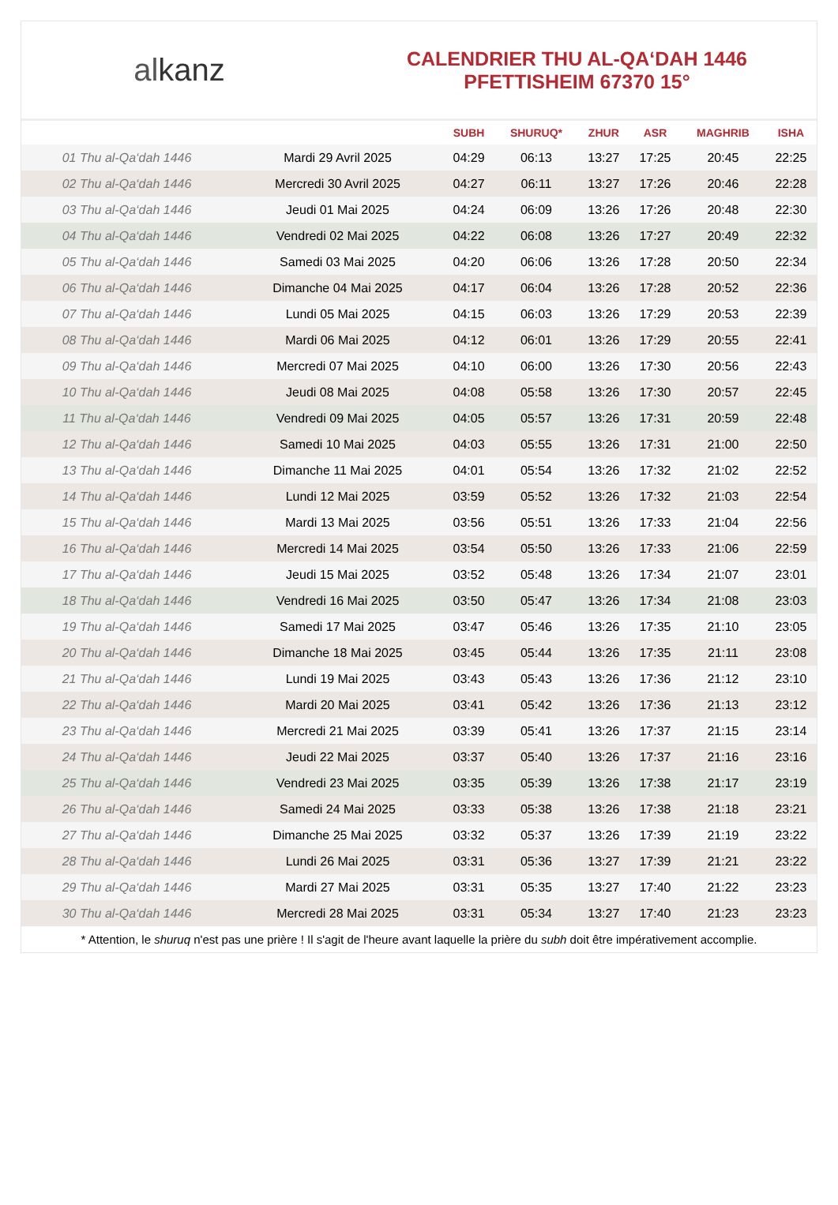alkanz
CALENDRIER THU AL-QA‘DAH 1446
PFETTISHEIM 67370 15°
| | | SUBH | SHURUQ* | ZHUR | ASR | MAGHRIB | ISHA |
| --- | --- | --- | --- | --- | --- | --- | --- |
| 01 Thu al-Qa‘dah 1446 | Mardi 29 Avril 2025 | 04:29 | 06:13 | 13:27 | 17:25 | 20:45 | 22:25 |
| 02 Thu al-Qa‘dah 1446 | Mercredi 30 Avril 2025 | 04:27 | 06:11 | 13:27 | 17:26 | 20:46 | 22:28 |
| 03 Thu al-Qa‘dah 1446 | Jeudi 01 Mai 2025 | 04:24 | 06:09 | 13:26 | 17:26 | 20:48 | 22:30 |
| 04 Thu al-Qa‘dah 1446 | Vendredi 02 Mai 2025 | 04:22 | 06:08 | 13:26 | 17:27 | 20:49 | 22:32 |
| 05 Thu al-Qa‘dah 1446 | Samedi 03 Mai 2025 | 04:20 | 06:06 | 13:26 | 17:28 | 20:50 | 22:34 |
| 06 Thu al-Qa‘dah 1446 | Dimanche 04 Mai 2025 | 04:17 | 06:04 | 13:26 | 17:28 | 20:52 | 22:36 |
| 07 Thu al-Qa‘dah 1446 | Lundi 05 Mai 2025 | 04:15 | 06:03 | 13:26 | 17:29 | 20:53 | 22:39 |
| 08 Thu al-Qa‘dah 1446 | Mardi 06 Mai 2025 | 04:12 | 06:01 | 13:26 | 17:29 | 20:55 | 22:41 |
| 09 Thu al-Qa‘dah 1446 | Mercredi 07 Mai 2025 | 04:10 | 06:00 | 13:26 | 17:30 | 20:56 | 22:43 |
| 10 Thu al-Qa‘dah 1446 | Jeudi 08 Mai 2025 | 04:08 | 05:58 | 13:26 | 17:30 | 20:57 | 22:45 |
| 11 Thu al-Qa‘dah 1446 | Vendredi 09 Mai 2025 | 04:05 | 05:57 | 13:26 | 17:31 | 20:59 | 22:48 |
| 12 Thu al-Qa‘dah 1446 | Samedi 10 Mai 2025 | 04:03 | 05:55 | 13:26 | 17:31 | 21:00 | 22:50 |
| 13 Thu al-Qa‘dah 1446 | Dimanche 11 Mai 2025 | 04:01 | 05:54 | 13:26 | 17:32 | 21:02 | 22:52 |
| 14 Thu al-Qa‘dah 1446 | Lundi 12 Mai 2025 | 03:59 | 05:52 | 13:26 | 17:32 | 21:03 | 22:54 |
| 15 Thu al-Qa‘dah 1446 | Mardi 13 Mai 2025 | 03:56 | 05:51 | 13:26 | 17:33 | 21:04 | 22:56 |
| 16 Thu al-Qa‘dah 1446 | Mercredi 14 Mai 2025 | 03:54 | 05:50 | 13:26 | 17:33 | 21:06 | 22:59 |
| 17 Thu al-Qa‘dah 1446 | Jeudi 15 Mai 2025 | 03:52 | 05:48 | 13:26 | 17:34 | 21:07 | 23:01 |
| 18 Thu al-Qa‘dah 1446 | Vendredi 16 Mai 2025 | 03:50 | 05:47 | 13:26 | 17:34 | 21:08 | 23:03 |
| 19 Thu al-Qa‘dah 1446 | Samedi 17 Mai 2025 | 03:47 | 05:46 | 13:26 | 17:35 | 21:10 | 23:05 |
| 20 Thu al-Qa‘dah 1446 | Dimanche 18 Mai 2025 | 03:45 | 05:44 | 13:26 | 17:35 | 21:11 | 23:08 |
| 21 Thu al-Qa‘dah 1446 | Lundi 19 Mai 2025 | 03:43 | 05:43 | 13:26 | 17:36 | 21:12 | 23:10 |
| 22 Thu al-Qa‘dah 1446 | Mardi 20 Mai 2025 | 03:41 | 05:42 | 13:26 | 17:36 | 21:13 | 23:12 |
| 23 Thu al-Qa‘dah 1446 | Mercredi 21 Mai 2025 | 03:39 | 05:41 | 13:26 | 17:37 | 21:15 | 23:14 |
| 24 Thu al-Qa‘dah 1446 | Jeudi 22 Mai 2025 | 03:37 | 05:40 | 13:26 | 17:37 | 21:16 | 23:16 |
| 25 Thu al-Qa‘dah 1446 | Vendredi 23 Mai 2025 | 03:35 | 05:39 | 13:26 | 17:38 | 21:17 | 23:19 |
| 26 Thu al-Qa‘dah 1446 | Samedi 24 Mai 2025 | 03:33 | 05:38 | 13:26 | 17:38 | 21:18 | 23:21 |
| 27 Thu al-Qa‘dah 1446 | Dimanche 25 Mai 2025 | 03:32 | 05:37 | 13:26 | 17:39 | 21:19 | 23:22 |
| 28 Thu al-Qa‘dah 1446 | Lundi 26 Mai 2025 | 03:31 | 05:36 | 13:27 | 17:39 | 21:21 | 23:22 |
| 29 Thu al-Qa‘dah 1446 | Mardi 27 Mai 2025 | 03:31 | 05:35 | 13:27 | 17:40 | 21:22 | 23:23 |
| 30 Thu al-Qa‘dah 1446 | Mercredi 28 Mai 2025 | 03:31 | 05:34 | 13:27 | 17:40 | 21:23 | 23:23 |
* Attention, le shuruq n'est pas une prière ! Il s'agit de l'heure avant laquelle la prière du subh doit être impérativement accomplie.